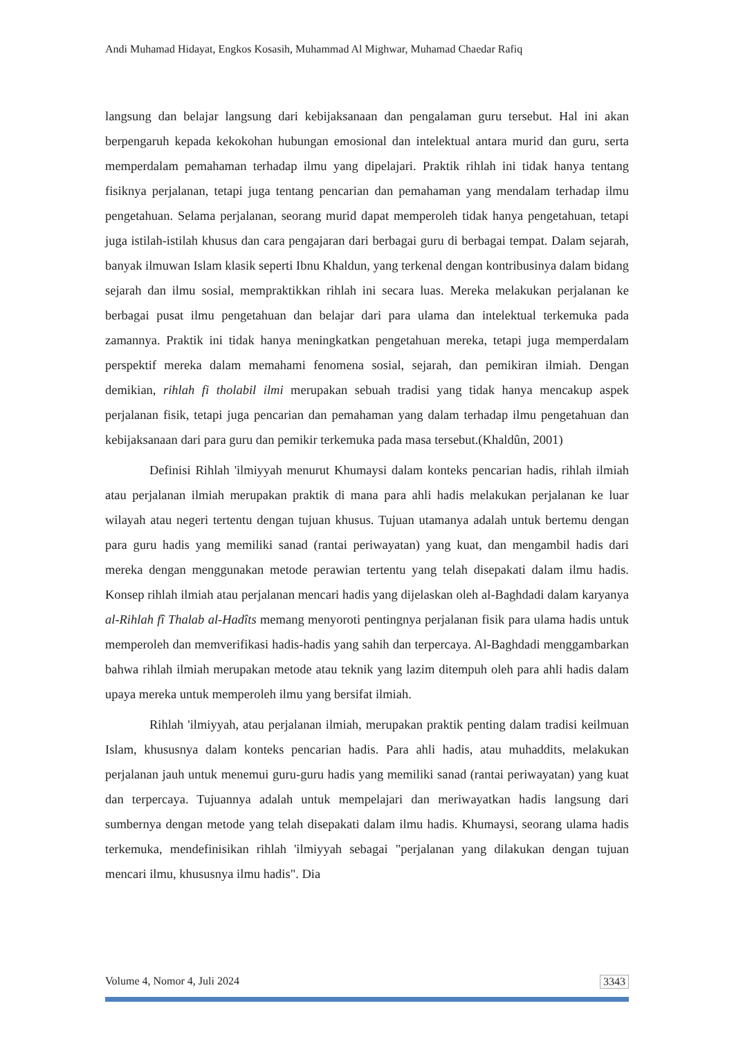Andi Muhamad Hidayat, Engkos Kosasih, Muhammad Al Mighwar, Muhamad Chaedar Rafiq
langsung dan belajar langsung dari kebijaksanaan dan pengalaman guru tersebut. Hal ini akan berpengaruh kepada kekokohan hubungan emosional dan intelektual antara murid dan guru, serta memperdalam pemahaman terhadap ilmu yang dipelajari. Praktik rihlah ini tidak hanya tentang fisiknya perjalanan, tetapi juga tentang pencarian dan pemahaman yang mendalam terhadap ilmu pengetahuan. Selama perjalanan, seorang murid dapat memperoleh tidak hanya pengetahuan, tetapi juga istilah-istilah khusus dan cara pengajaran dari berbagai guru di berbagai tempat. Dalam sejarah, banyak ilmuwan Islam klasik seperti Ibnu Khaldun, yang terkenal dengan kontribusinya dalam bidang sejarah dan ilmu sosial, mempraktikkan rihlah ini secara luas. Mereka melakukan perjalanan ke berbagai pusat ilmu pengetahuan dan belajar dari para ulama dan intelektual terkemuka pada zamannya. Praktik ini tidak hanya meningkatkan pengetahuan mereka, tetapi juga memperdalam perspektif mereka dalam memahami fenomena sosial, sejarah, dan pemikiran ilmiah. Dengan demikian, rihlah fi tholabil ilmi merupakan sebuah tradisi yang tidak hanya mencakup aspek perjalanan fisik, tetapi juga pencarian dan pemahaman yang dalam terhadap ilmu pengetahuan dan kebijaksanaan dari para guru dan pemikir terkemuka pada masa tersebut.(Khaldûn, 2001)
Definisi Rihlah 'ilmiyyah menurut Khumaysi dalam konteks pencarian hadis, rihlah ilmiah atau perjalanan ilmiah merupakan praktik di mana para ahli hadis melakukan perjalanan ke luar wilayah atau negeri tertentu dengan tujuan khusus. Tujuan utamanya adalah untuk bertemu dengan para guru hadis yang memiliki sanad (rantai periwayatan) yang kuat, dan mengambil hadis dari mereka dengan menggunakan metode perawian tertentu yang telah disepakati dalam ilmu hadis. Konsep rihlah ilmiah atau perjalanan mencari hadis yang dijelaskan oleh al-Baghdadi dalam karyanya al-Rihlah fî Thalab al-Hadîts memang menyoroti pentingnya perjalanan fisik para ulama hadis untuk memperoleh dan memverifikasi hadis-hadis yang sahih dan terpercaya. Al-Baghdadi menggambarkan bahwa rihlah ilmiah merupakan metode atau teknik yang lazim ditempuh oleh para ahli hadis dalam upaya mereka untuk memperoleh ilmu yang bersifat ilmiah.
Rihlah 'ilmiyyah, atau perjalanan ilmiah, merupakan praktik penting dalam tradisi keilmuan Islam, khususnya dalam konteks pencarian hadis. Para ahli hadis, atau muhaddits, melakukan perjalanan jauh untuk menemui guru-guru hadis yang memiliki sanad (rantai periwayatan) yang kuat dan terpercaya. Tujuannya adalah untuk mempelajari dan meriwayatkan hadis langsung dari sumbernya dengan metode yang telah disepakati dalam ilmu hadis. Khumaysi, seorang ulama hadis terkemuka, mendefinisikan rihlah 'ilmiyyah sebagai "perjalanan yang dilakukan dengan tujuan mencari ilmu, khususnya ilmu hadis". Dia
Volume 4, Nomor 4, Juli 2024 3343